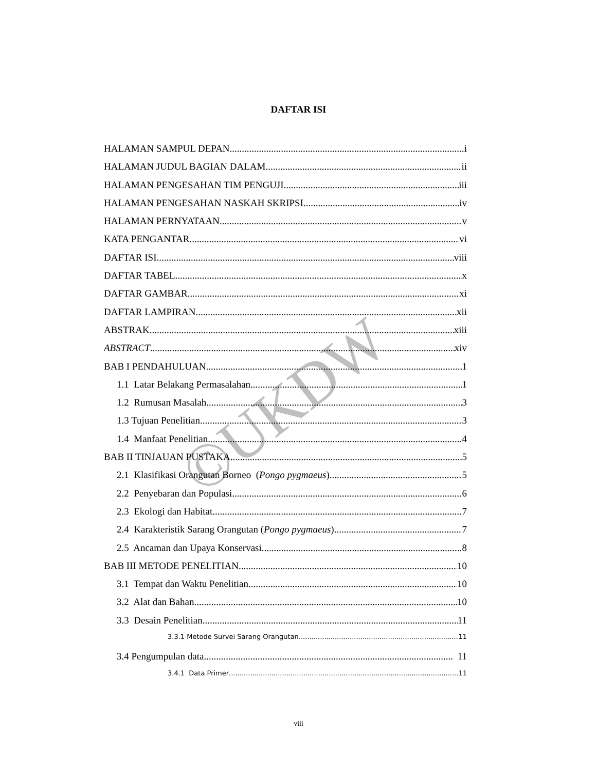©UKDW
DAFTAR ISI
HALAMAN SAMPUL DEPAN i
HALAMAN JUDUL BAGIAN DALAM ii
HALAMAN PENGESAHAN TIM PENGUJI iii
HALAMAN PENGESAHAN NASKAH SKRIPSI iv
HALAMAN PERNYATAAN v
KATA PENGANTAR vi
DAFTAR ISI viii
DAFTAR TABEL x
DAFTAR GAMBAR xi
DAFTAR LAMPIRAN xii
ABSTRAK xiii
ABSTRACT xiv
BAB I PENDAHULUAN 1
1.1 Latar Belakang Permasalahan 1
1.2 Rumusan Masalah 3
1.3 Tujuan Penelitian 3
1.4 Manfaat Penelitian 4
BAB II TINJAUAN PUSTAKA 5
2.1 Klasifikasi Orangutan Borneo (Pongo pygmaeus) 5
2.2 Penyebaran dan Populasi 6
2.3 Ekologi dan Habitat 7
2.4 Karakteristik Sarang Orangutan (Pongo pygmaeus) 7
2.5 Ancaman dan Upaya Konservasi 8
BAB III METODE PENELITIAN 10
3.1 Tempat dan Waktu Penelitian 10
3.2 Alat dan Bahan 10
3.3 Desain Penelitian 11
3.3.1 Metode Survei Sarang Orangutan 11
3.4 Pengumpulan data 11
3.4.1 Data Primer 11
viii